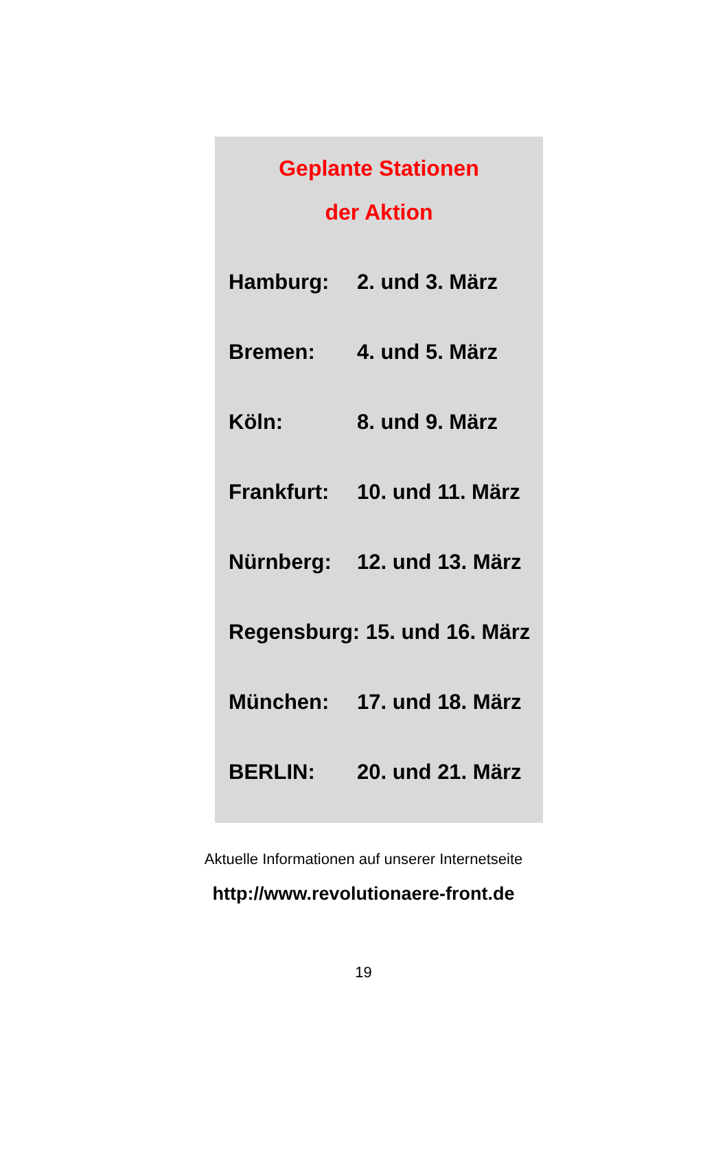Geplante Stationen
der Aktion
| Hamburg: | 2. und 3. März |
| Bremen: | 4. und 5. März |
| Köln: | 8. und 9. März |
| Frankfurt: | 10. und 11. März |
| Nürnberg: | 12. und 13. März |
| Regensburg: 15. und 16. März | |
| München: | 17. und 18. März |
| BERLIN: | 20. und 21. März |
Aktuelle Informationen auf unserer Internetseite
http://www.revolutionaere-front.de
19